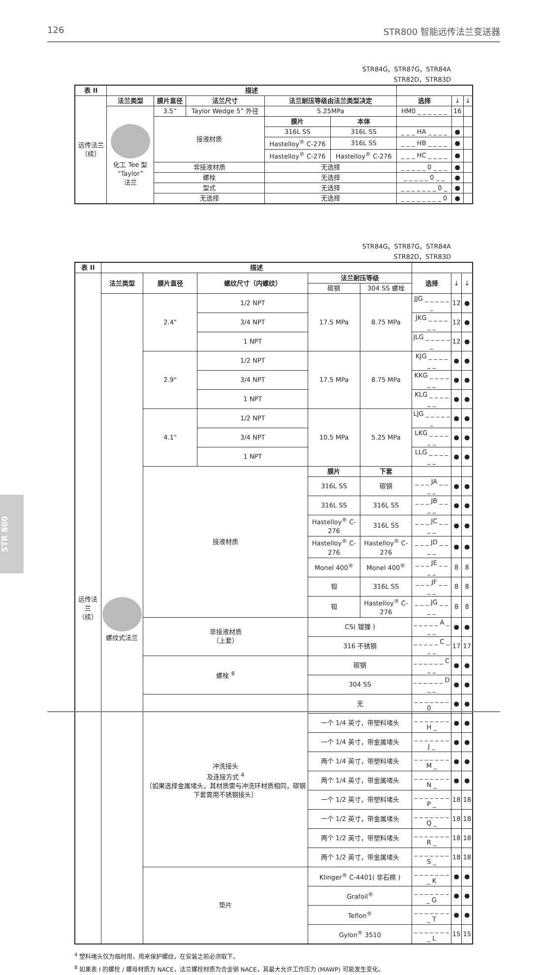126 STR800 智能远传法兰变送器
STR84G，STR87G，STR84A
STR82D，STR83D
| 表 II | 描述 | | | | | | | |
| --- | --- | --- | --- | --- | --- | --- | --- | --- |
| 远传法兰 （续） | 法兰类型 | 膜片直径 | 法兰尺寸 | 法兰耐压等级由法兰类型决定 | | 选择 | ↓ | ↓ |
| | 化工 Tee 型 “Taylor” 法兰 | 3.5” | Taylor Wedge 5” 外径 | 5.25MPa | | HM0 _ _ _ _ _ _ | 16 | |
| | | 接液材质 | | 膜片 | 本体 | | | |
| | | | | 316L SS | 316L SS | _ _ _ HA _ _ _ _ | ● | |
| | | | | Hastelloy<sup>®</sup> C-276 | 316L SS | _ _ _ HB _ _ _ _ | ● | |
| | | | | Hastelloy<sup>®</sup> C-276 | Hastelloy<sup>®</sup> C-276 | _ _ _ HC _ _ _ _ | ● | |
| | | 非接液材质 | | 无选择 | | _ _ _ _ _ 0 _ _ _ | ● | |
| | | 螺栓 | | 无选择 | | _ _ _ _ _ 0 _ _ | ● | |
| | | 型式 | | 无选择 | | _ _ _ _ _ _ _ 0 _ | ● | |
| | | 无选择 | | 无选择 | | _ _ _ _ _ _ _ _ 0 | ● | |
STR84G，STR87G，STR84A
STR82D，STR83D
| 表 II | 描述 | | | | | | | |
| --- | --- | --- | --- | --- | --- | --- | --- | --- |
| 远传法兰 （续） | 法兰类型 | 膜片直径 | 螺纹尺寸（内螺纹） | 法兰耐压等级 | | 选择 | ↓ | ↓ |
| | | | | 碳钢 | 304 SS 螺栓 | | | |
| | 螺纹式法兰 | 2.4" | 1/2 NPT | 17.5 MPa | 8.75 MPa | JJG _ _ _ _ _ _ | 12 | ● |
| | | | 3/4 NPT | | | JKG _ _ _ _ _ _ | 12 | ● |
| | | | 1 NPT | | | JLG _ _ _ _ _ _ | 12 | ● |
| | | 2.9" | 1/2 NPT | 17.5 MPa | 8.75 MPa | KJG _ _ _ _ _ _ | ● | ● |
| | | | 3/4 NPT | | | KKG _ _ _ _ _ _ | ● | ● |
| | | | 1 NPT | | | KLG _ _ _ _ _ _ | ● | ● |
| | | 4.1" | 1/2 NPT | 10.5 MPa | 5.25 MPa | LJG _ _ _ _ _ _ | ● | ● |
| | | | 3/4 NPT | | | LKG _ _ _ _ _ _ | ● | ● |
| | | | 1 NPT | | | LLG _ _ _ _ _ _ | ● | ● |
| | | 接液材质 | | 膜片 | 下套 | | | |
| | | | | 316L SS | 碳钢 | _ _ _ JA _ _ _ _ | ● | ● |
| | | | | 316L SS | 316L SS | _ _ _ JB _ _ _ _ | ● | ● |
| | | | | Hastelloy<sup>®</sup> C-276 | 316L SS | _ _ _ JC _ _ _ _ | ● | ● |
| | | | | Hastelloy<sup>®</sup> C-276 | Hastelloy<sup>®</sup> C-276 | _ _ _ JD _ _ _ _ | ● | ● |
| | | | | Monel 400<sup>®</sup> | Monel 400<sup>®</sup> | _ _ _ JE _ _ _ _ | 8 | 8 |
| | | | | 钽 | 316L SS | _ _ _ JF _ _ _ _ | 8 | 8 |
| | | | | 钽 | Hastelloy<sup>®</sup> C-276 | _ _ _ JG _ _ _ _ | 8 | 8 |
| | | 非接液材质 （上套） | | CS( 镀镍 ) | | _ _ _ _ _ A _ _ _ | ● | ● |
| | | | | 316 不锈钢 | | _ _ _ _ _ C _ _ _ | 17 | 17 |
| | | 螺栓 <sup>8</sup> | | 碳钢 | | _ _ _ _ _ _ C _ _ | ● | ● |
| | | | | 304 SS | | _ _ _ _ _ _ D _ _ | ● | ● |
| | | 冲洗接头 及连接方式 <sup>4</sup> （如果选择金属堵头，其材质需与冲洗环材质相同，碳钢下套需用不锈钢接头） | | 无 | | _ _ _ _ _ _ _ 0 _ | ● | ● |
| | | | | 一个 1/4 英寸，带塑料堵头 | | _ _ _ _ _ _ _ H _ | ● | ● |
| | | | | 一个 1/4 英寸，带金属堵头 | | _ _ _ _ _ _ _ J _ | ● | ● |
| | | | | 两个 1/4 英寸，带塑料堵头 | | _ _ _ _ _ _ _ M _ | ● | ● |
| | | | | 两个 1/4 英寸，带金属堵头 | | _ _ _ _ _ _ _ N _ | ● | ● |
| | | | | 一个 1/2 英寸，带塑料堵头 | | _ _ _ _ _ _ _ P _ | 18 | 18 |
| | | | | 一个 1/2 英寸，带金属堵头 | | _ _ _ _ _ _ _ Q _ | 18 | 18 |
| | | | | 两个 1/2 英寸，带塑料堵头 | | _ _ _ _ _ _ _ R _ | 18 | 18 |
| | | | | 两个 1/2 英寸，带金属堵头 | | _ _ _ _ _ _ _ S _ | 18 | 18 |
| | | 垫片 | | Klinger<sup>®</sup> C-4401( 非石棉 ) | | _ _ _ _ _ _ _ _ K | ● | ● |
| | | | | Grafoil<sup>®</sup> | | _ _ _ _ _ _ _ _ G | ● | ● |
| | | | | Teflon<sup>®</sup> | | _ _ _ _ _ _ _ _ T | ● | ● |
| | | | | Gylon<sup>®</sup> 3510 | | _ _ _ _ _ _ _ _ L | 15 | 15 |
<sup>4</sup> 塑料堵头仅为临时用，用来保护螺纹，在安装之前必须取下。
<sup>8</sup> 如果表 I 的螺栓 / 螺母材质为 NACE，法兰螺栓材质为合金钢 NACE，其最大允许工作压力 (MAWP) 可能发生变化。
STR 800